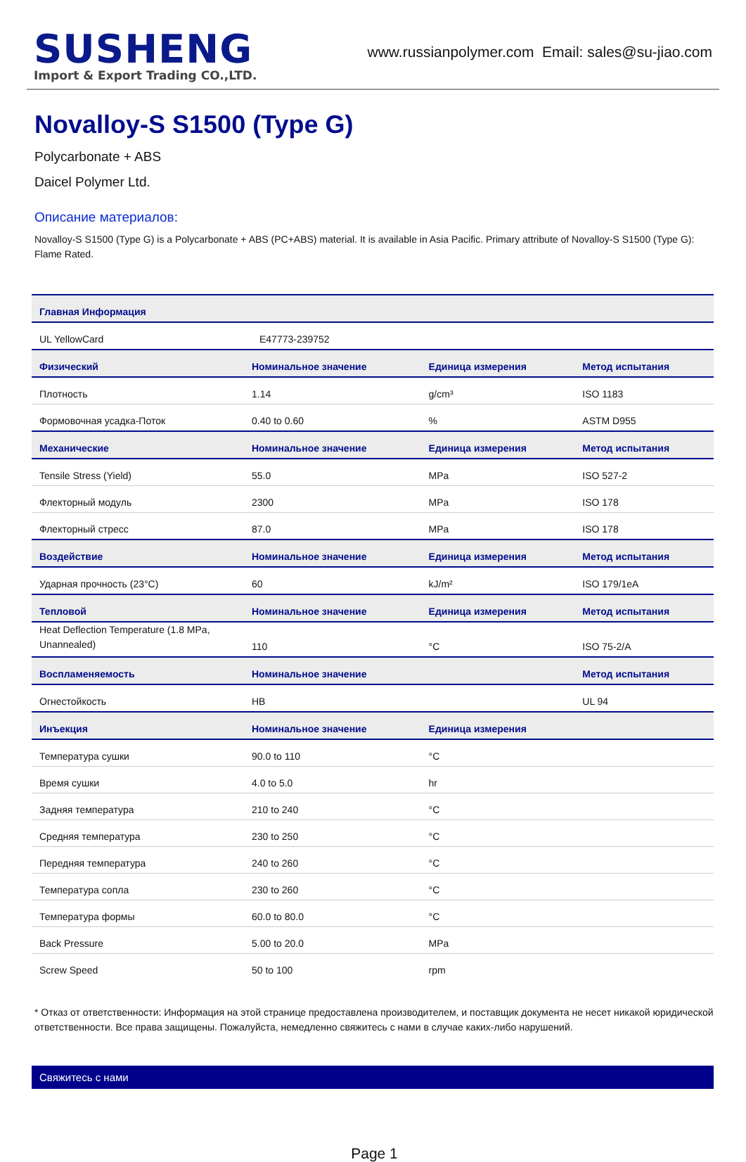SUSHENG
Import & Export Trading CO.,LTD.
www.russianpolymer.com Email: sales@su-jiao.com
Novalloy-S S1500 (Type G)
Polycarbonate + ABS
Daicel Polymer Ltd.
Описание материалов:
Novalloy-S S1500 (Type G) is a Polycarbonate + ABS (PC+ABS) material. It is available in Asia Pacific. Primary attribute of Novalloy-S S1500 (Type G): Flame Rated.
| Главная Информация | | | |
| --- | --- | --- | --- |
| UL YellowCard | E47773-239752 | | |
| Физический | Номинальное значение | Единица измерения | Метод испытания |
| Плотность | 1.14 | g/cm³ | ISO 1183 |
| Формовочная усадка-Поток | 0.40 to 0.60 | % | ASTM D955 |
| Механические | Номинальное значение | Единица измерения | Метод испытания |
| Tensile Stress (Yield) | 55.0 | MPa | ISO 527-2 |
| Флекторный модуль | 2300 | MPa | ISO 178 |
| Флекторный стресс | 87.0 | MPa | ISO 178 |
| Воздействие | Номинальное значение | Единица измерения | Метод испытания |
| Ударная прочность (23°C) | 60 | kJ/m² | ISO 179/1eA |
| Тепловой | Номинальное значение | Единица измерения | Метод испытания |
| Heat Deflection Temperature (1.8 MPa, Unannealed) | 110 | °C | ISO 75-2/A |
| Воспламеняемость | Номинальное значение | | Метод испытания |
| Огнестойкость | HB | | UL 94 |
| Инъекция | Номинальное значение | Единица измерения | |
| Температура сушки | 90.0 to 110 | °C | |
| Время сушки | 4.0 to 5.0 | hr | |
| Задняя температура | 210 to 240 | °C | |
| Средняя температура | 230 to 250 | °C | |
| Передняя температура | 240 to 260 | °C | |
| Температура сопла | 230 to 260 | °C | |
| Температура формы | 60.0 to 80.0 | °C | |
| Back Pressure | 5.00 to 20.0 | MPa | |
| Screw Speed | 50 to 100 | rpm | |
* Отказ от ответственности: Информация на этой странице предоставлена производителем, и поставщик документа не несет никакой юридической ответственности. Все права защищены. Пожалуйста, немедленно свяжитесь с нами в случае каких-либо нарушений.
Свяжитесь с нами
Page 1